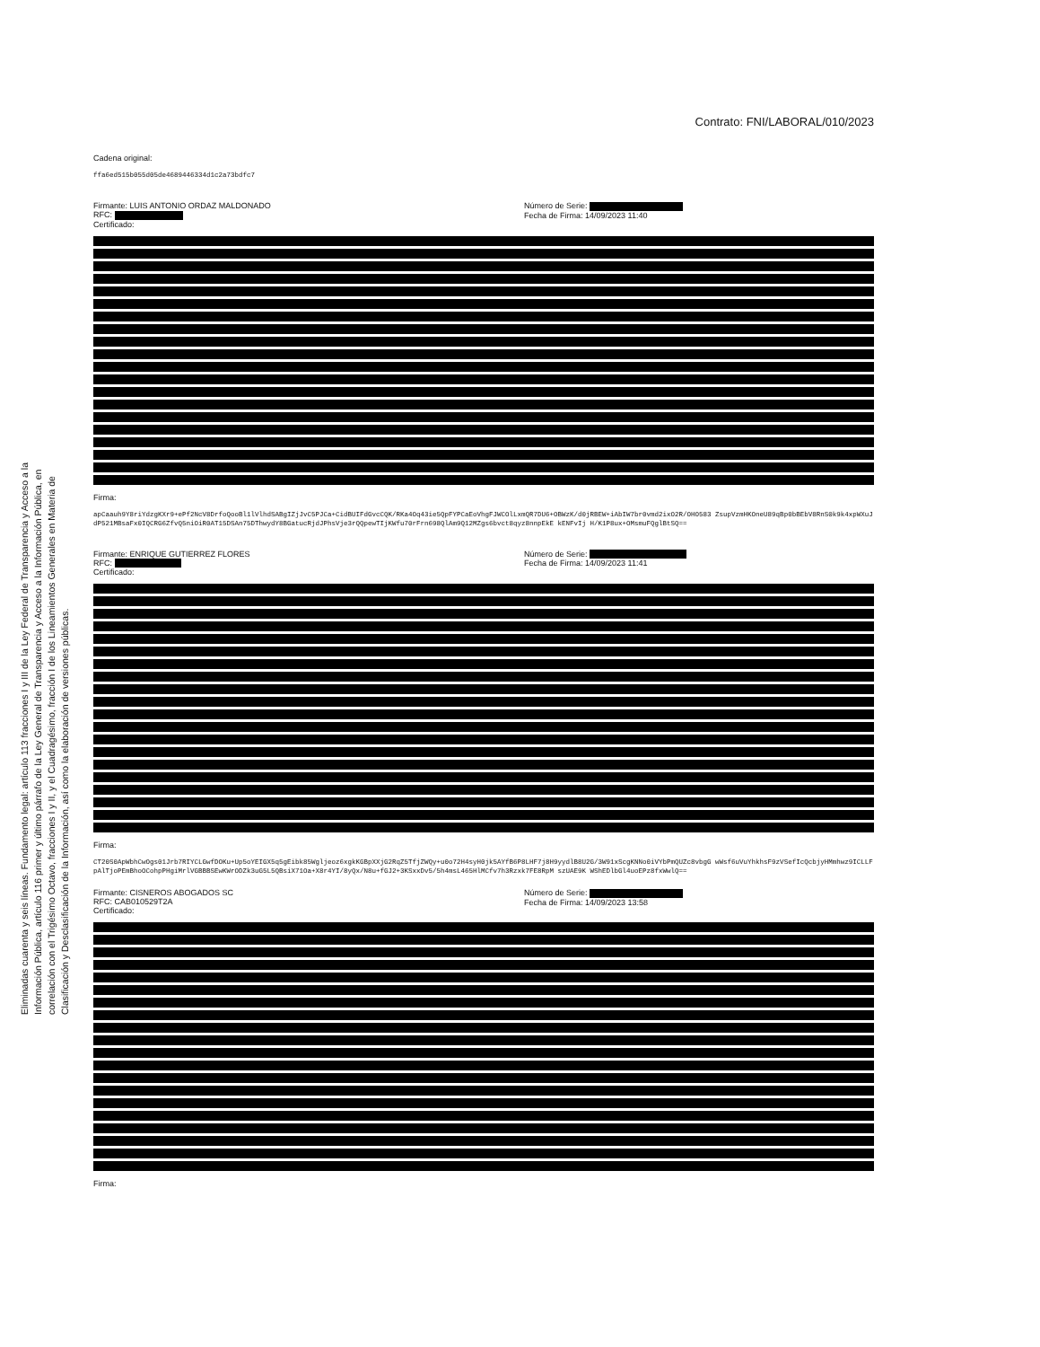Eliminadas cuarenta y seis líneas. Fundamento legal: artículo 113 fracciones I y III de la Ley Federal de Transparencia y Acceso a la Información Pública, artículo 116 primer y último párrafo de la Ley General de Transparencia y Acceso a la Información Pública, en correlación con el Trigésimo Octavo, fracciones I y II, y el Cuadragésimo, fracción I de los Lineamientos Generales en Materia de Clasificación y Desclasificación de la Información, así como la elaboración de versiones públicas.
Contrato: FNI/LABORAL/010/2023
Cadena original:
ffa6ed515b055d05de4689446334d1c2a73bdfc7
Firmante: LUIS ANTONIO ORDAZ MALDONADO
RFC:
Certificado:
Número de Serie:
Fecha de Firma: 14/09/2023 11:40
Firma:
apCaauh9Y8riYdzgKXr9+ePf2NcV8DrfoQooBl1lVlhdSABgIZjJvC5PJCa+CidBUIFdGvcCQK/RKa4Oq43ie5QpFYPCaEoVhgFJWCOlLxmQR7DU6+OBWzK/d0jRBEW+iAbIW7br0vmd2ixO2R/OHO583 ZsupVzmHKOneU89qBp0bBEbV8RnS0k9k4xpWXuJdP521MBsaFx0IQCRG6ZfvQ5niOiR0AT15DSAn75DThwydY8BGatucRjdJPhsVje3rQQpewTIjKWfu70rFrn698QlAm9Q12MZgs6bvct8qyz8nnpEkE kENFvIj H/K1P8ux+OMsmuFQglBtSQ==
Firmante: ENRIQUE GUTIERREZ FLORES
RFC:
Certificado:
Número de Serie:
Fecha de Firma: 14/09/2023 11:41
Firma:
CT20S0ApWbhCwOgs01Jrb7RIYCLGwfDOKu+Up5oYEIGX5q5gEibk85Wgljeoz6xgkKGBpXXjG2RqZ5TfjZWQy+u0o72H4syH0jk5AYfB6P8LHF7j8H9yydlB8U2G/3W91xScgKNNo0iVYbPmQUZc8vbgG wWsf6uVuYhkhsF9zVSefIcQcbjyHMmhwz9ICLLFpAlTjoPEmBhoOCohpPHgiMrlVGBBBSEwKWrODZk3uG5L5QBsiX71Oa+X8r4YI/8yQx/N8u+fGJ2+3KSxxDv5/5h4msL465HlMCfv7h3Rzxk7FE8RpM szUAE9K WShEDlbGl4uoEPz8fxWwlQ==
Firmante: CISNEROS ABOGADOS SC
RFC: CAB010529T2A
Certificado:
Número de Serie:
Fecha de Firma: 14/09/2023 13:58
Firma: